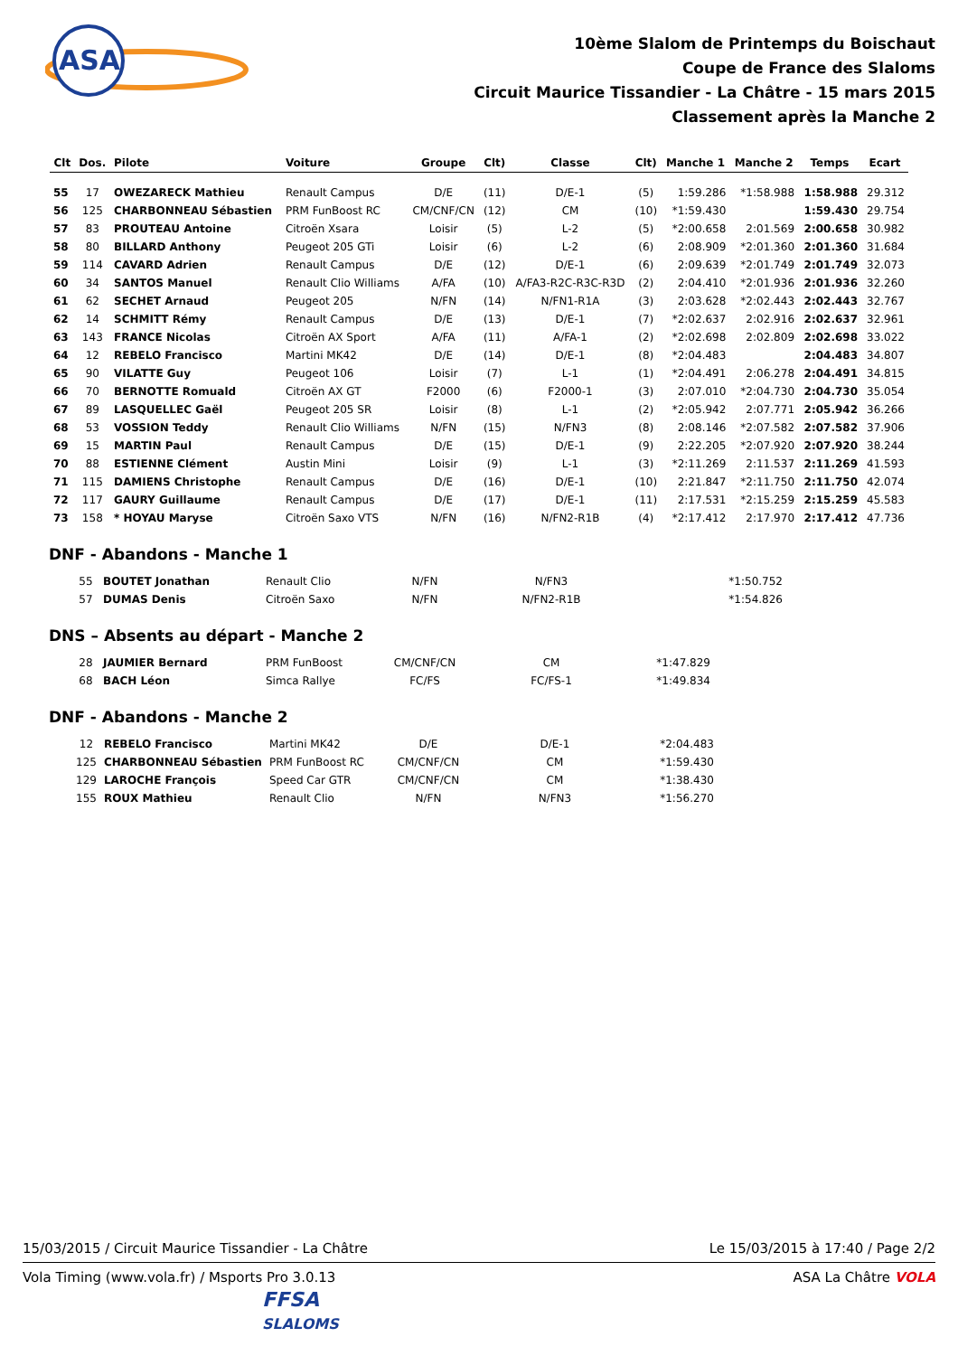ASA
10ème Slalom de Printemps du Boischaut
Coupe de France des Slaloms
Circuit Maurice Tissandier - La Châtre - 15 mars 2015
Classement après la Manche 2
| Clt | Dos. | Pilote | Voiture | Groupe | Clt) | Classe | Clt) | Manche 1 | Manche 2 | Temps | Ecart |
| --- | --- | --- | --- | --- | --- | --- | --- | --- | --- | --- | --- |
| 55 | 17 | OWEZARECK Mathieu | Renault Campus | D/E | (11) | D/E-1 | (5) | 1:59.286 | *1:58.988 | 1:58.988 | 29.312 |
| 56 | 125 | CHARBONNEAU Sébastien | PRM FunBoost RC | CM/CNF/CN | (12) | CM | (10) | *1:59.430 | | 1:59.430 | 29.754 |
| 57 | 83 | PROUTEAU Antoine | Citroën Xsara | Loisir | (5) | L-2 | (5) | *2:00.658 | 2:01.569 | 2:00.658 | 30.982 |
| 58 | 80 | BILLARD Anthony | Peugeot 205 GTi | Loisir | (6) | L-2 | (6) | 2:08.909 | *2:01.360 | 2:01.360 | 31.684 |
| 59 | 114 | CAVARD Adrien | Renault Campus | D/E | (12) | D/E-1 | (6) | 2:09.639 | *2:01.749 | 2:01.749 | 32.073 |
| 60 | 34 | SANTOS Manuel | Renault Clio Williams | A/FA | (10) | A/FA3-R2C-R3C-R3D | (2) | 2:04.410 | *2:01.936 | 2:01.936 | 32.260 |
| 61 | 62 | SECHET Arnaud | Peugeot 205 | N/FN | (14) | N/FN1-R1A | (3) | 2:03.628 | *2:02.443 | 2:02.443 | 32.767 |
| 62 | 14 | SCHMITT Rémy | Renault Campus | D/E | (13) | D/E-1 | (7) | *2:02.637 | 2:02.916 | 2:02.637 | 32.961 |
| 63 | 143 | FRANCE Nicolas | Citroën AX Sport | A/FA | (11) | A/FA-1 | (2) | *2:02.698 | 2:02.809 | 2:02.698 | 33.022 |
| 64 | 12 | REBELO Francisco | Martini MK42 | D/E | (14) | D/E-1 | (8) | *2:04.483 | | 2:04.483 | 34.807 |
| 65 | 90 | VILATTE Guy | Peugeot 106 | Loisir | (7) | L-1 | (1) | *2:04.491 | 2:06.278 | 2:04.491 | 34.815 |
| 66 | 70 | BERNOTTE Romuald | Citroën AX GT | F2000 | (6) | F2000-1 | (3) | 2:07.010 | *2:04.730 | 2:04.730 | 35.054 |
| 67 | 89 | LASQUELLEC Gaël | Peugeot 205 SR | Loisir | (8) | L-1 | (2) | *2:05.942 | 2:07.771 | 2:05.942 | 36.266 |
| 68 | 53 | VOSSION Teddy | Renault Clio Williams | N/FN | (15) | N/FN3 | (8) | 2:08.146 | *2:07.582 | 2:07.582 | 37.906 |
| 69 | 15 | MARTIN Paul | Renault Campus | D/E | (15) | D/E-1 | (9) | 2:22.205 | *2:07.920 | 2:07.920 | 38.244 |
| 70 | 88 | ESTIENNE Clément | Austin Mini | Loisir | (9) | L-1 | (3) | *2:11.269 | 2:11.537 | 2:11.269 | 41.593 |
| 71 | 115 | DAMIENS Christophe | Renault Campus | D/E | (16) | D/E-1 | (10) | 2:21.847 | *2:11.750 | 2:11.750 | 42.074 |
| 72 | 117 | GAURY Guillaume | Renault Campus | D/E | (17) | D/E-1 | (11) | 2:17.531 | *2:15.259 | 2:15.259 | 45.583 |
| 73 | 158 | * HOYAU Maryse | Citroën Saxo VTS | N/FN | (16) | N/FN2-R1B | (4) | *2:17.412 | 2:17.970 | 2:17.412 | 47.736 |
DNF - Abandons - Manche 1
| | 55 | BOUTET Jonathan | Renault Clio | N/FN | | N/FN3 | | | *1:50.752 | | |
| | 57 | DUMAS Denis | Citroën Saxo | N/FN | | N/FN2-R1B | | | *1:54.826 | | |
DNS – Absents au départ - Manche 2
| | 28 | JAUMIER Bernard | PRM FunBoost | CM/CNF/CN | | CM | | *1:47.829 | | | |
| | 68 | BACH Léon | Simca Rallye | FC/FS | | FC/FS-1 | | *1:49.834 | | | |
DNF - Abandons - Manche 2
| | 12 | REBELO Francisco | Martini MK42 | D/E | | D/E-1 | | *2:04.483 | | | |
| | 125 | CHARBONNEAU Sébastien | PRM FunBoost RC | CM/CNF/CN | | CM | | *1:59.430 | | | |
| | 129 | LAROCHE François | Speed Car GTR | CM/CNF/CN | | CM | | *1:38.430 | | | |
| | 155 | ROUX Mathieu | Renault Clio | N/FN | | N/FN3 | | *1:56.270 | | | |
15/03/2015 / Circuit Maurice Tissandier - La Châtre Le 15/03/2015 à 17:40 / Page 2/2
Vola Timing (www.vola.fr) / Msports Pro 3.0.13 ASA La Châtre VOLA
FFSA
SLALOMS